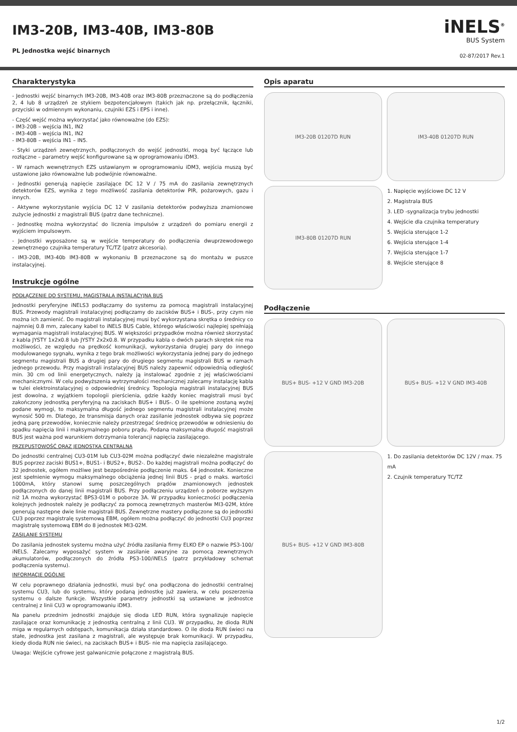IM3-20B, IM3-40B, IM3-80B
PL Jednostka wejść binarnych
iNELS<sup>®</sup>
BUS System
02-87/2017 Rev.1
Charakterystyka
- Jednostki wejść binarnych IM3-20B, IM3-40B oraz IM3-80B przeznaczone są do podłączenia 2, 4 lub 8 urządzeń ze stykiem bezpotencjałowym (takich jak np. przełącznik, łączniki, przyciski w odmiennym wykonaniu, czujniki EZS i EPS i inne).
- Część wejść można wykorzystać jako równoważne (do EZS):
- IM3-20B – wejścia IN1, IN2
- IM3-40B – wejścia IN1, IN2
- IM3-80B – wejścia IN1 – IN5.
- Styki urządzeń zewnętrznych, podłączonych do wejść jednostki, mogą być łączące lub rozłączne – parametry wejść konfigurowane są w oprogramowaniu iDM3.
- W ramach wewnętrznych EZS ustawianym w oprogramowaniu iDM3, wejścia muszą być ustawione jako równoważne lub podwójnie równoważne.
- Jednostki generują napięcie zasilające DC 12 V / 75 mA do zasilania zewnętrznych detektorów EZS, wynika z tego możliwość zasilania detektorów PIR, pożarowych, gazu i innych.
- Aktywne wykorzystanie wyjścia DC 12 V zasilania detektorów podwyższa znamionowe zużycie jednostki z magistrali BUS (patrz dane techniczne).
- Jednostkę można wykorzystać do liczenia impulsów z urządzeń do pomiaru energii z wyjściem impulsowym.
- Jednostki wyposażone są w wejście temperatury do podłączenia dwuprzewodowego zewnętrznego czujnika temperatury TC/TZ (patrz akcesoria).
- IM3-20B, IM3-40b IM3-80B w wykonaniu B przeznaczone są do montażu w puszce instalacyjnej.
Instrukcje ogólne
PODŁĄCZENIE DO SYSTEMU, MAGISTRALA INSTALACYJNA BUS
Jednostki peryferyjne iNELS3 podłączamy do systemu za pomocą magistrali instalacyjnej BUS. Przewody magistrali instalacyjnej podłączamy do zacisków BUS+ i BUS-, przy czym nie można ich zamienić. Do magistrali instalacyjnej musi być wykorzystana skrętka o średnicy co najmniej 0.8 mm, zalecany kabel to iNELS BUS Cable, którego właściwości najlepiej spełniają wymagania magistrali instalacyjnej BUS. W większości przypadków można również skorzystać z kabla JYSTY 1x2x0.8 lub JYSTY 2x2x0.8. W przypadku kabla o dwóch parach skrętek nie ma możliwości, ze względu na prędkość komunikacji, wykorzystania drugiej pary do innego modulowanego sygnału, wynika z tego brak możliwości wykorzystania jednej pary do jednego segmentu magistrali BUS a drugiej pary do drugiego segmentu magistrali BUS w ramach jednego przewodu. Przy magistrali instalacyjnej BUS należy zapewnić odpowiednią odległość min. 30 cm od linii energetycznych, należy ją instalować zgodnie z jej właściwościami mechanicznymi. W celu podwyższenia wytrzymałości mechanicznej zalecamy instalację kabla w tulei elektroinstalacyjnej o odpowiedniej średnicy. Topologia magistrali instalacyjnej BUS jest dowolna, z wyjątkiem topologii pierścienia, gdzie każdy koniec magistrali musi być zakończony jednostką peryferyjną na zaciskach BUS+ i BUS-. O ile spełnione zostaną wyżej podane wymogi, to maksymalna długość jednego segmentu magistrali instalacyjnej może wynosić 500 m. Dlatego, że transmisja danych oraz zasilanie jednostek odbywa się poprzez jedną parę przewodów, koniecznie należy przestrzegać średnicę przewodów w odniesieniu do spadku napięcia linii i maksymalnego poboru prądu. Podana maksymalna długość magistrali BUS jest ważna pod warunkiem dotrzymania tolerancji napięcia zasilającego.
PRZEPUSTOWOŚĆ ORAZ JEDNOSTKA CENTRALNA
Do jednostki centralnej CU3-01M lub CU3-02M można podłączyć dwie niezależne magistrale BUS poprzez zaciski BUS1+, BUS1- i BUS2+, BUS2-. Do każdej magistrali można podłączyć do 32 jednostek, ogółem możliwe jest bezpośrednie podłączenie maks. 64 jednostek. Konieczne jest spełnienie wymogu maksymalnego obciążenia jednej linii BUS - prąd o maks. wartości 1000mA, który stanowi sumę poszczególnych prądów znamionowych jednostek podłączonych do danej linii magistrali BUS. Przy podłączeniu urządzeń o poborze wyższym niż 1A można wykorzystać BPS3-01M o poborze 3A. W przypadku konieczności podłączenia kolejnych jednostek należy je podłączyć za pomocą zewnętrznych masterów MI3-02M, które generują następne dwie linie magistrali BUS. Zewnętrzne mastery podłączone są do jednostki CU3 poprzez magistralę systemową EBM, ogółem można podłączyć do jednostki CU3 poprzez magistralę systemową EBM do 8 jednostek MI3-02M.
ZASILANIE SYSTEMU
Do zasilania jednostek systemu można użyć źródła zasilania firmy ELKO EP o nazwie PS3-100/ iNELS. Zalecamy wyposażyć system w zasilanie awaryjne za pomocą zewnętrznych akumulatorów, podłączonych do źródła PS3-100/iNELS (patrz przykładowy schemat podłączenia systemu).
INFORMACJE OGÓLNE
W celu poprawnego działania jednostki, musi być ona podłączona do jednostki centralnej systemu CU3, lub do systemu, który podaną jednostkę już zawiera, w celu poszerzenia systemu o dalsze funkcje. Wszystkie parametry jednostki są ustawiane w jednostce centralnej z linii CU3 w oprogramowaniu iDM3.
Na panelu przednim jednostki znajduje się dioda LED RUN, która sygnalizuje napięcie zasilające oraz komunikację z jednostką centralną z linii CU3. W przypadku, że dioda RUN miga w regularnych odstępach, komunikacja działa standardowo. O ile dioda RUN świeci na stałe, jednostka jest zasilana z magistrali, ale występuje brak komunikacji. W przypadku, kiedy dioda RUN nie świeci, na zaciskach BUS+ i BUS- nie ma napięcia zasilającego.
Uwaga: Wejście cyfrowe jest galwanicznie połączone z magistralą BUS.
Opis aparatu
IM3-20B 01207D RUN IM3-40B 01207D RUN
IM3-80B 01207D RUN
1. Napięcie wyjściowe DC 12 V
2. Magistrala BUS
3. LED -sygnalizacja trybu jednostki
4. Wejście dla czujnika temperatury
5. Wejścia sterujące 1-2
6. Wejścia sterujące 1-4
7. Wejścia sterujące 1-7
8. Wejście sterujące 8
Podłączenie
BUS+ BUS- +12 V GND IM3-20B BUS+ BUS- +12 V GND IM3-40B
BUS+ BUS- +12 V GND IM3-80B
1. Do zasilania detektorów DC 12V / max. 75 mA
2. Czujnik temperatury TC/TZ
1/2